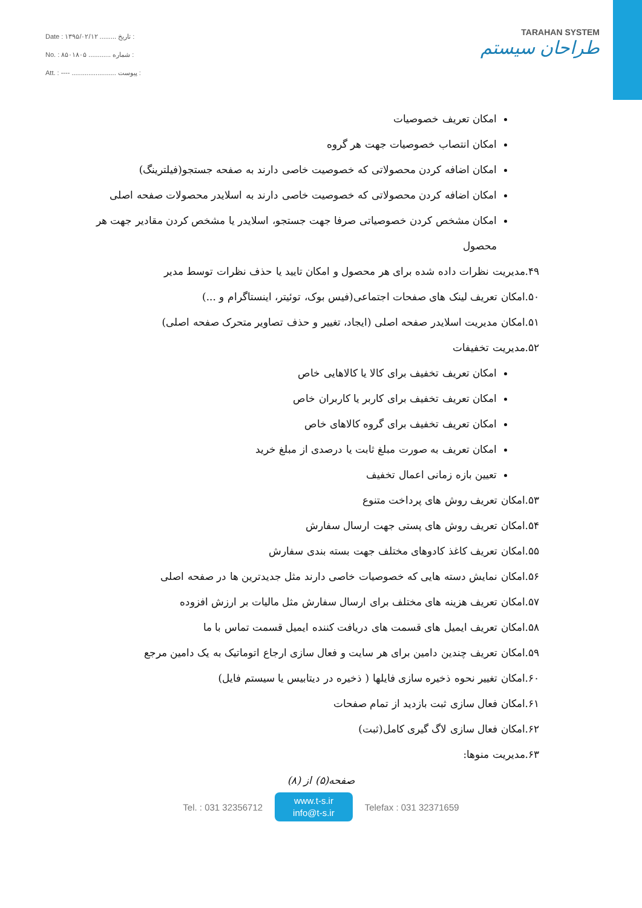Date : ۱۳۹۵/۰۲/۱۲ ......... تاریخ :
No. : ۸۵۰۱۸۰۵ ............ شماره :
Att. : ---- ........................ پیوست :
TARAHAN SYSTEM
طراحان سیستم
امکان تعریف خصوصیات
امکان انتصاب خصوصیات جهت هر گروه
امکان اضافه کردن محصولاتی که خصوصیت خاصی دارند به صفحه جستجو(فیلترینگ)
امکان اضافه کردن محصولاتی که خصوصیت خاصی دارند به اسلایدر محصولات صفحه اصلی
امکان مشخص کردن خصوصیاتی صرفا جهت جستجو، اسلایدر یا مشخص کردن مقادیر جهت هر محصول
۴۹.مدیریت نظرات داده شده برای هر محصول و امکان تایید یا حذف نظرات توسط مدیر
۵۰.امکان تعریف لینک های صفحات اجتماعی(فیس بوک، توئیتر، اینستاگرام و ...)
۵۱.امکان مدیریت اسلایدر صفحه اصلی (ایجاد، تغییر و حذف تصاویر متحرک صفحه اصلی)
۵۲.مدیریت تخفیفات
امکان تعریف تخفیف برای کالا یا کالاهایی خاص
امکان تعریف تخفیف برای کاربر یا کاربران خاص
امکان تعریف تخفیف برای گروه کالاهای خاص
امکان تعریف به صورت مبلغ ثابت یا درصدی از مبلغ خرید
تعیین بازه زمانی اعمال تخفیف
۵۳.امکان تعریف روش های پرداخت متنوع
۵۴.امکان تعریف روش های پستی جهت ارسال سفارش
۵۵.امکان تعریف کاغذ کادوهای مختلف جهت بسته بندی سفارش
۵۶.امکان نمایش دسته هایی که خصوصیات خاصی دارند مثل جدیدترین ها در صفحه اصلی
۵۷.امکان تعریف هزینه های مختلف برای ارسال سفارش مثل مالیات بر ارزش افزوده
۵۸.امکان تعریف ایمیل های قسمت های دریافت کننده ایمیل قسمت تماس با ما
۵۹.امکان تعریف چندین دامین برای هر سایت و فعال سازی ارجاع اتوماتیک به یک دامین مرجع
۶۰.امکان تغییر نحوه ذخیره سازی فایلها ( ذخیره در دیتابیس یا سیستم فایل)
۶۱.امکان فعال سازی ثبت بازدید از تمام صفحات
۶۲.امکان فعال سازی لاگ گیری کامل(ثبت)
۶۳.مدیریت منوها:
صفحه(۵) از (۸)
Tel. : 031 32356712
www.t-s.ir
info@t-s.ir
Telefax : 031 32371659